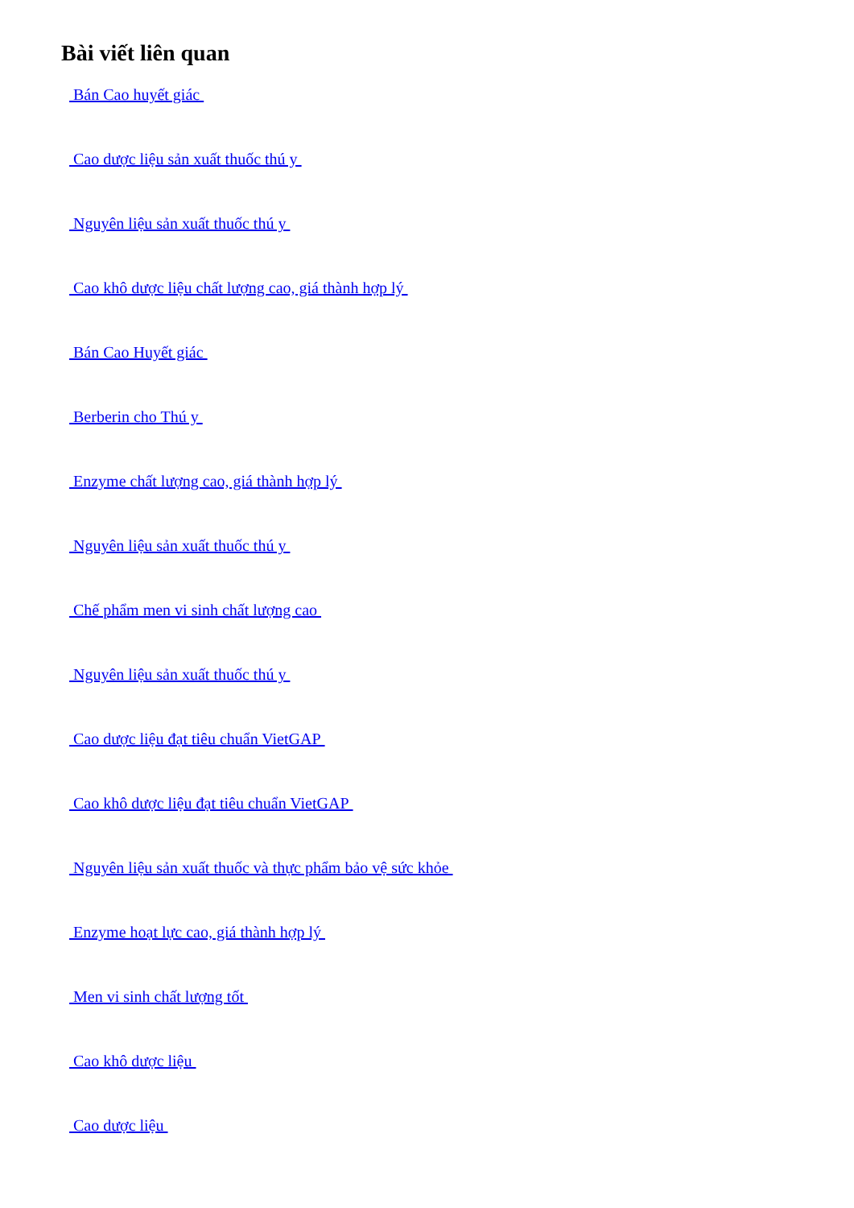Bài viết liên quan
Bán Cao huyết giác
Cao dược liệu sản xuất thuốc thú y
Nguyên liệu sản xuất thuốc thú y
Cao khô dược liệu chất lượng cao, giá thành hợp lý
Bán Cao Huyết giác
Berberin cho Thú y
Enzyme chất lượng cao, giá thành hợp lý
Nguyên liệu sản xuất thuốc thú y
Chế phẩm men vi sinh chất lượng cao
Nguyên liệu sản xuất thuốc thú y
Cao dược liệu đạt tiêu chuẩn VietGAP
Cao khô dược liệu đạt tiêu chuẩn VietGAP
Nguyên liệu sản xuất thuốc và thực phẩm bảo vệ sức khỏe
Enzyme hoạt lực cao, giá thành hợp lý
Men vi sinh chất lượng tốt
Cao khô dược liệu
Cao dược liệu